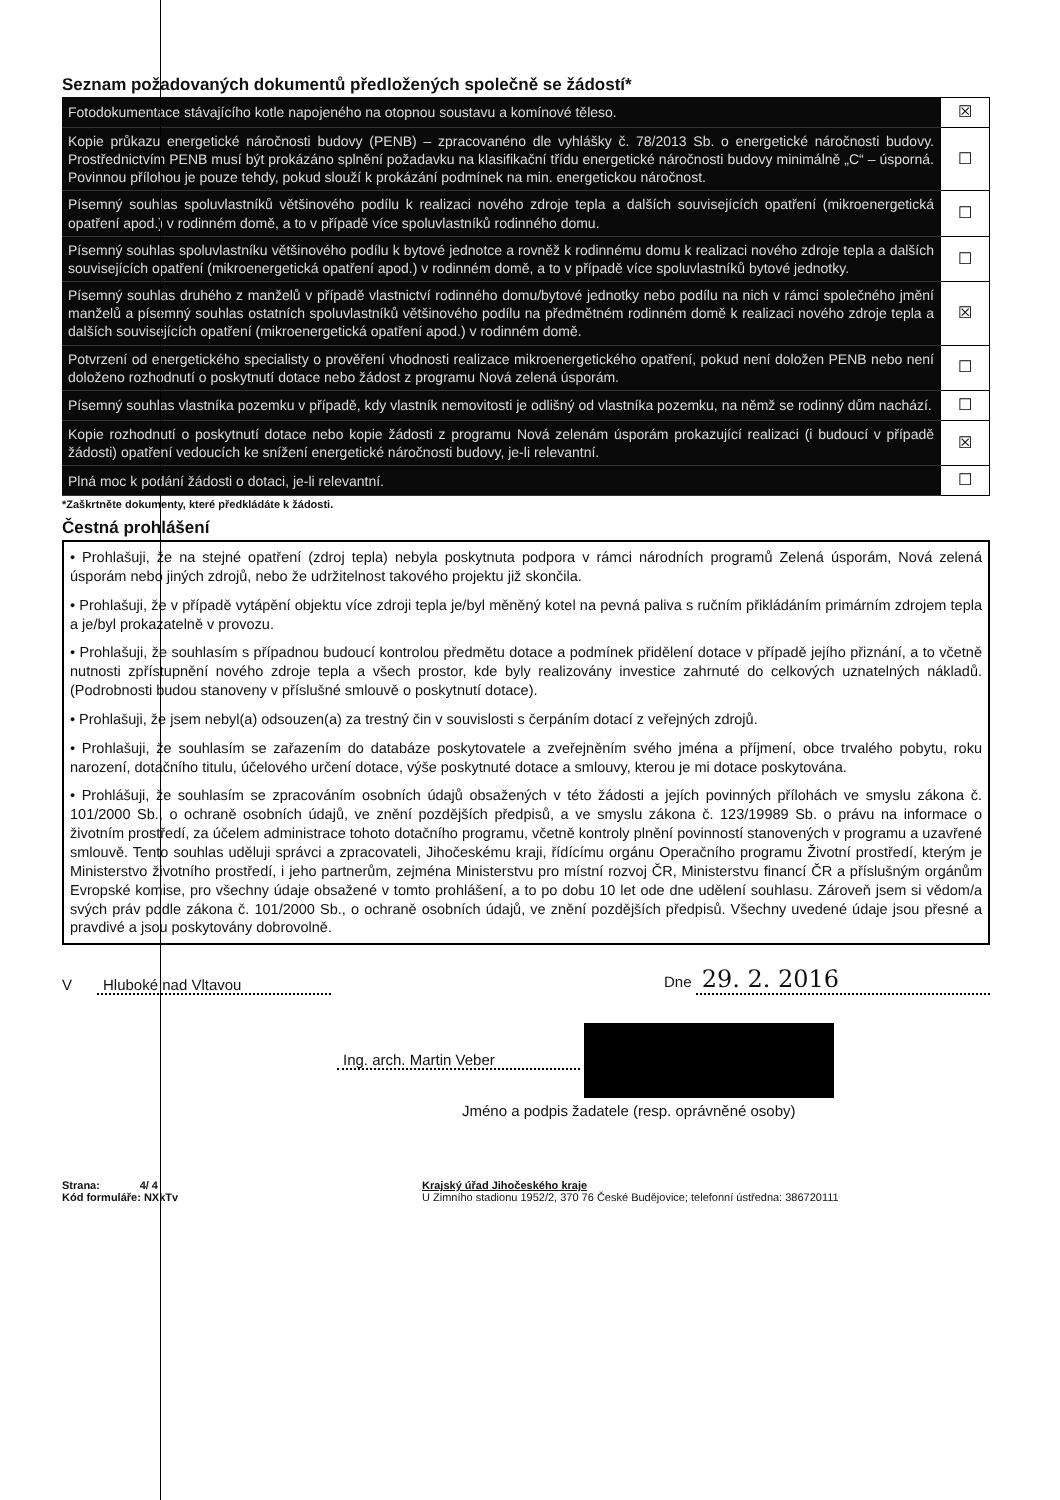Seznam požadovaných dokumentů předložených společně se žádostí*
| Fotodokumentace stávajícího kotle napojeného na otopnou soustavu a komínové těleso. | ☒ |
| Kopie průkazu energetické náročnosti budovy (PENB) – zpracovanéno dle vyhlášky č. 78/2013 Sb. o energetické náročnosti budovy. Prostřednictvím PENB musí být prokázáno splnění požadavku na klasifikační třídu energetické náročnosti budovy minimálně „C“ – úsporná. Povinnou přílohou je pouze tehdy, pokud slouží k prokázání podmínek na min. energetickou náročnost. | ☐ |
| Písemný souhlas spoluvlastníků většinového podílu k realizaci nového zdroje tepla a dalších souvisejících opatření (mikroenergetická opatření apod.) v rodinném domě, a to v případě více spoluvlastníků rodinného domu. | ☐ |
| Písemný souhlas spoluvlastníku většinového podílu k bytové jednotce a rovněž k rodinnému domu k realizaci nového zdroje tepla a dalších souvisejících opatření (mikroenergetická opatření apod.) v rodinném domě, a to v případě více spoluvlastníků bytové jednotky. | ☐ |
| Písemný souhlas druhého z manželů v případě vlastnictví rodinného domu/bytové jednotky nebo podílu na nich v rámci společného jmění manželů a písemný souhlas ostatních spoluvlastníků většinového podílu na předmětném rodinném domě k realizaci nového zdroje tepla a dalších souvisejících opatření (mikroenergetická opatření apod.) v rodinném domě. | ☒ |
| Potvrzení od energetického specialisty o prověření vhodnosti realizace mikroenergetického opatření, pokud není doložen PENB nebo není doloženo rozhodnutí o poskytnutí dotace nebo žádost z programu Nová zelená úsporám. | ☐ |
| Písemný souhlas vlastníka pozemku v případě, kdy vlastník nemovitosti je odlišný od vlastníka pozemku, na němž se rodinný dům nachází. | ☐ |
| Kopie rozhodnutí o poskytnutí dotace nebo kopie žádosti z programu Nová zelenám úsporám prokazující realizaci (i budoucí v případě žádosti) opatření vedoucích ke snížení energetické náročnosti budovy, je-li relevantní. | ☒ |
| Plná moc k podání žádosti o dotaci, je-li relevantní. | ☐ |
*Zaškrtněte dokumenty, které předkládáte k žádosti.
Čestná prohlášení
• Prohlašuji, že na stejné opatření (zdroj tepla) nebyla poskytnuta podpora v rámci národních programů Zelená úsporám, Nová zelená úsporám nebo jiných zdrojů, nebo že udržitelnost takového projektu již skončila.
• Prohlašuji, že v případě vytápění objektu více zdroji tepla je/byl měněný kotel na pevná paliva s ručním přikládáním primárním zdrojem tepla a je/byl prokazatelně v provozu.
• Prohlašuji, že souhlasím s případnou budoucí kontrolou předmětu dotace a podmínek přidělení dotace v případě jejího přiznání, a to včetně nutnosti zpřístupnění nového zdroje tepla a všech prostor, kde byly realizovány investice zahrnuté do celkových uznatelných nákladů. (Podrobnosti budou stanoveny v příslušné smlouvě o poskytnutí dotace).
• Prohlašuji, že jsem nebyl(a) odsouzen(a) za trestný čin v souvislosti s čerpáním dotací z veřejných zdrojů.
• Prohlašuji, že souhlasím se zařazením do databáze poskytovatele a zveřejněním svého jména a příjmení, obce trvalého pobytu, roku narození, dotačního titulu, účelového určení dotace, výše poskytnuté dotace a smlouvy, kterou je mi dotace poskytována.
• Prohlášuji, že souhlasím se zpracováním osobních údajů obsažených v této žádosti a jejích povinných přílohách ve smyslu zákona č. 101/2000 Sb., o ochraně osobních údajů, ve znění pozdějších předpisů, a ve smyslu zákona č. 123/19989 Sb. o právu na informace o životním prostředí, za účelem administrace tohoto dotačního programu, včetně kontroly plnění povinností stanovených v programu a uzavřené smlouvě. Tento souhlas uděluji správci a zpracovateli, Jihočeskému kraji, řídícímu orgánu Operačního programu Životní prostředí, kterým je Ministerstvo životního prostředí, i jeho partnerům, zejména Ministerstvu pro místní rozvoj ČR, Ministerstvu financí ČR a příslušným orgánům Evropské komise, pro všechny údaje obsažené v tomto prohlášení, a to po dobu 10 let ode dne udělení souhlasu. Zároveň jsem si vědom/a svých práv podle zákona č. 101/2000 Sb., o ochraně osobních údajů, ve znění pozdějších předpisů. Všechny uvedené údaje jsou přesné a pravdivé a jsou poskytovány dobrovolně.
V Hluboké nad Vltavou Dne 29. 2. 2016
Ing. arch. Martin Veber
Jméno a podpis žadatele (resp. oprávněné osoby)
Strana: 4/ 4
Kód formuláře: NXkTv
Krajský úřad Jihočeského kraje
U Zimního stadionu 1952/2, 370 76 České Budějovice; telefonní ústředna: 386720111